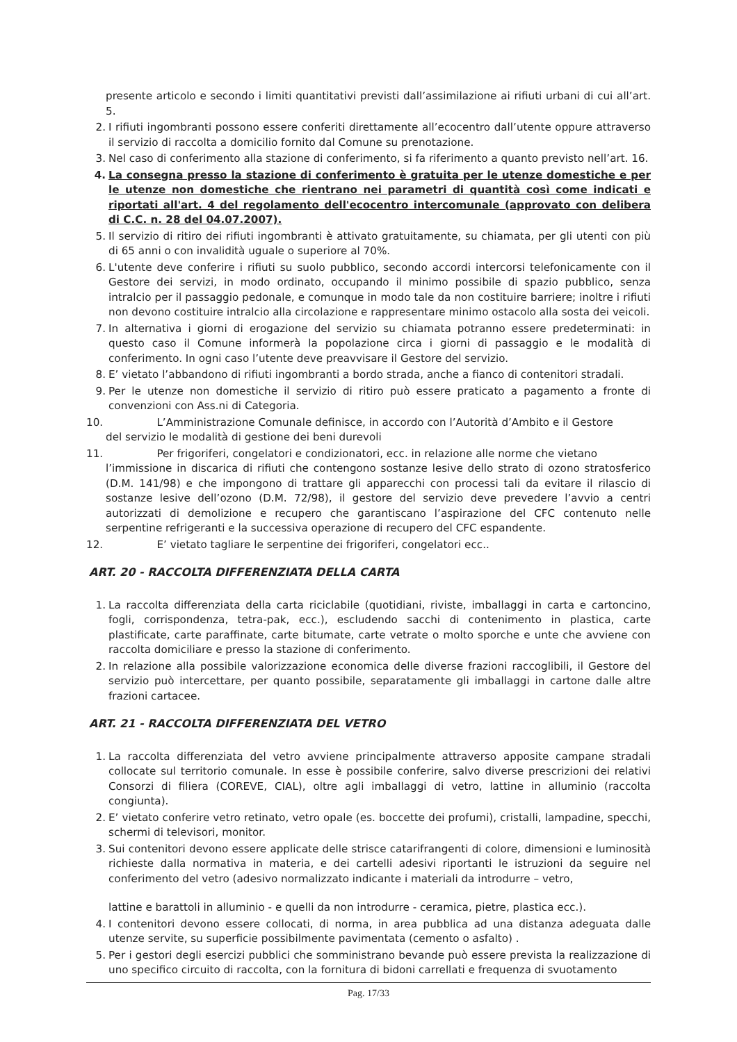presente articolo e secondo i limiti quantitativi previsti dall’assimilazione ai rifiuti urbani di cui all’art. 5.
2. I rifiuti ingombranti possono essere conferiti direttamente all’ecocentro dall’utente oppure attraverso il servizio di raccolta a domicilio fornito dal Comune su prenotazione.
3. Nel caso di conferimento alla stazione di conferimento, si fa riferimento a quanto previsto nell’art. 16.
4. La consegna presso la stazione di conferimento è gratuita per le utenze domestiche e per le utenze non domestiche che rientrano nei parametri di quantità così come indicati e riportati all'art. 4 del regolamento dell'ecocentro intercomunale (approvato con delibera di C.C. n. 28 del 04.07.2007).
5. Il servizio di ritiro dei rifiuti ingombranti è attivato gratuitamente, su chiamata, per gli utenti con più di 65 anni o con invalidità uguale o superiore al 70%.
6. L'utente deve conferire i rifiuti su suolo pubblico, secondo accordi intercorsi telefonicamente con il Gestore dei servizi, in modo ordinato, occupando il minimo possibile di spazio pubblico, senza intralcio per il passaggio pedonale, e comunque in modo tale da non costituire barriere; inoltre i rifiuti non devono costituire intralcio alla circolazione e rappresentare minimo ostacolo alla sosta dei veicoli.
7. In alternativa i giorni di erogazione del servizio su chiamata potranno essere predeterminati: in questo caso il Comune informerà la popolazione circa i giorni di passaggio e le modalità di conferimento. In ogni caso l’utente deve preavvisare il Gestore del servizio.
8. E’ vietato l’abbandono di rifiuti ingombranti a bordo strada, anche a fianco di contenitori stradali.
9. Per le utenze non domestiche il servizio di ritiro può essere praticato a pagamento a fronte di convenzioni con Ass.ni di Categoria.
10. L’Amministrazione Comunale definisce, in accordo con l’Autorità d’Ambito e il Gestore
del servizio le modalità di gestione dei beni durevoli
11. Per frigoriferi, congelatori e condizionatori, ecc. in relazione alle norme che vietano
l’immissione in discarica di rifiuti che contengono sostanze lesive dello strato di ozono stratosferico (D.M. 141/98) e che impongono di trattare gli apparecchi con processi tali da evitare il rilascio di sostanze lesive dell’ozono (D.M. 72/98), il gestore del servizio deve prevedere l’avvio a centri autorizzati di demolizione e recupero che garantiscano l’aspirazione del CFC contenuto nelle serpentine refrigeranti e la successiva operazione di recupero del CFC espandente.
12. E’ vietato tagliare le serpentine dei frigoriferi, congelatori ecc..
ART. 20 - RACCOLTA DIFFERENZIATA DELLA CARTA
1. La raccolta differenziata della carta riciclabile (quotidiani, riviste, imballaggi in carta e cartoncino, fogli, corrispondenza, tetra-pak, ecc.), escludendo sacchi di contenimento in plastica, carte plastificate, carte paraffinate, carte bitumate, carte vetrate o molto sporche e unte che avviene con raccolta domiciliare e presso la stazione di conferimento.
2. In relazione alla possibile valorizzazione economica delle diverse frazioni raccoglibili, il Gestore del servizio può intercettare, per quanto possibile, separatamente gli imballaggi in cartone dalle altre frazioni cartacee.
ART. 21 - RACCOLTA DIFFERENZIATA DEL VETRO
1. La raccolta differenziata del vetro avviene principalmente attraverso apposite campane stradali collocate sul territorio comunale. In esse è possibile conferire, salvo diverse prescrizioni dei relativi Consorzi di filiera (COREVE, CIAL), oltre agli imballaggi di vetro, lattine in alluminio (raccolta congiunta).
2. E’ vietato conferire vetro retinato, vetro opale (es. boccette dei profumi), cristalli, lampadine, specchi, schermi di televisori, monitor.
3. Sui contenitori devono essere applicate delle strisce catarifrangenti di colore, dimensioni e luminosità richieste dalla normativa in materia, e dei cartelli adesivi riportanti le istruzioni da seguire nel conferimento del vetro (adesivo normalizzato indicante i materiali da introdurre – vetro,
lattine e barattoli in alluminio - e quelli da non introdurre - ceramica, pietre, plastica ecc.).
4. I contenitori devono essere collocati, di norma, in area pubblica ad una distanza adeguata dalle utenze servite, su superficie possibilmente pavimentata (cemento o asfalto) .
5. Per i gestori degli esercizi pubblici che somministrano bevande può essere prevista la realizzazione di uno specifico circuito di raccolta, con la fornitura di bidoni carrellati e frequenza di svuotamento
Pag. 17/33